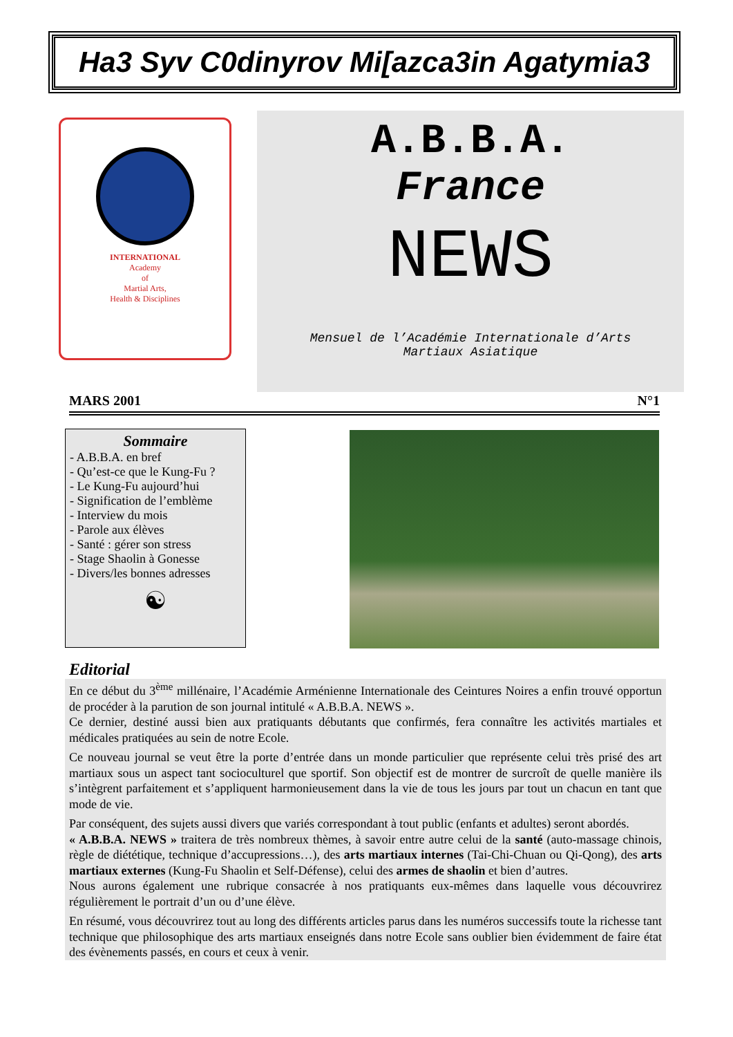Ha3 Syv C0dinyrov Mi[azca3in Agatymia3
INTERNATIONAL
Academy
of
Martial Arts,
Health & Disciplines
A.B.B.A.
France
NEWS
Mensuel de l’Académie Internationale d’Arts
Martiaux Asiatique
MARS 2001 N°1
Sommaire
- A.B.B.A. en bref
- Qu’est-ce que le Kung-Fu ?
- Le Kung-Fu aujourd’hui
- Signification de l’emblème
- Interview du mois
- Parole aux élèves
- Santé : gérer son stress
- Stage Shaolin à Gonesse
- Divers/les bonnes adresses
☯
Editorial
En ce début du 3<sup>ème</sup> millénaire, l’Académie Arménienne Internationale des Ceintures Noires a enfin trouvé opportun de procéder à la parution de son journal intitulé « A.B.B.A. NEWS ».
Ce dernier, destiné aussi bien aux pratiquants débutants que confirmés, fera connaître les activités martiales et médicales pratiquées au sein de notre Ecole.
Ce nouveau journal se veut être la porte d’entrée dans un monde particulier que représente celui très prisé des art martiaux sous un aspect tant socioculturel que sportif. Son objectif est de montrer de surcroît de quelle manière ils s’intègrent parfaitement et s’appliquent harmonieusement dans la vie de tous les jours par tout un chacun en tant que mode de vie.
Par conséquent, des sujets aussi divers que variés correspondant à tout public (enfants et adultes) seront abordés.
« A.B.B.A. NEWS » traitera de très nombreux thèmes, à savoir entre autre celui de la santé (auto-massage chinois, règle de diététique, technique d’accupressions…), des arts martiaux internes (Tai-Chi-Chuan ou Qi-Qong), des arts martiaux externes (Kung-Fu Shaolin et Self-Défense), celui des armes de shaolin et bien d’autres.
Nous aurons également une rubrique consacrée à nos pratiquants eux-mêmes dans laquelle vous découvrirez régulièrement le portrait d’un ou d’une élève.
En résumé, vous découvrirez tout au long des différents articles parus dans les numéros successifs toute la richesse tant technique que philosophique des arts martiaux enseignés dans notre Ecole sans oublier bien évidemment de faire état des évènements passés, en cours et ceux à venir.